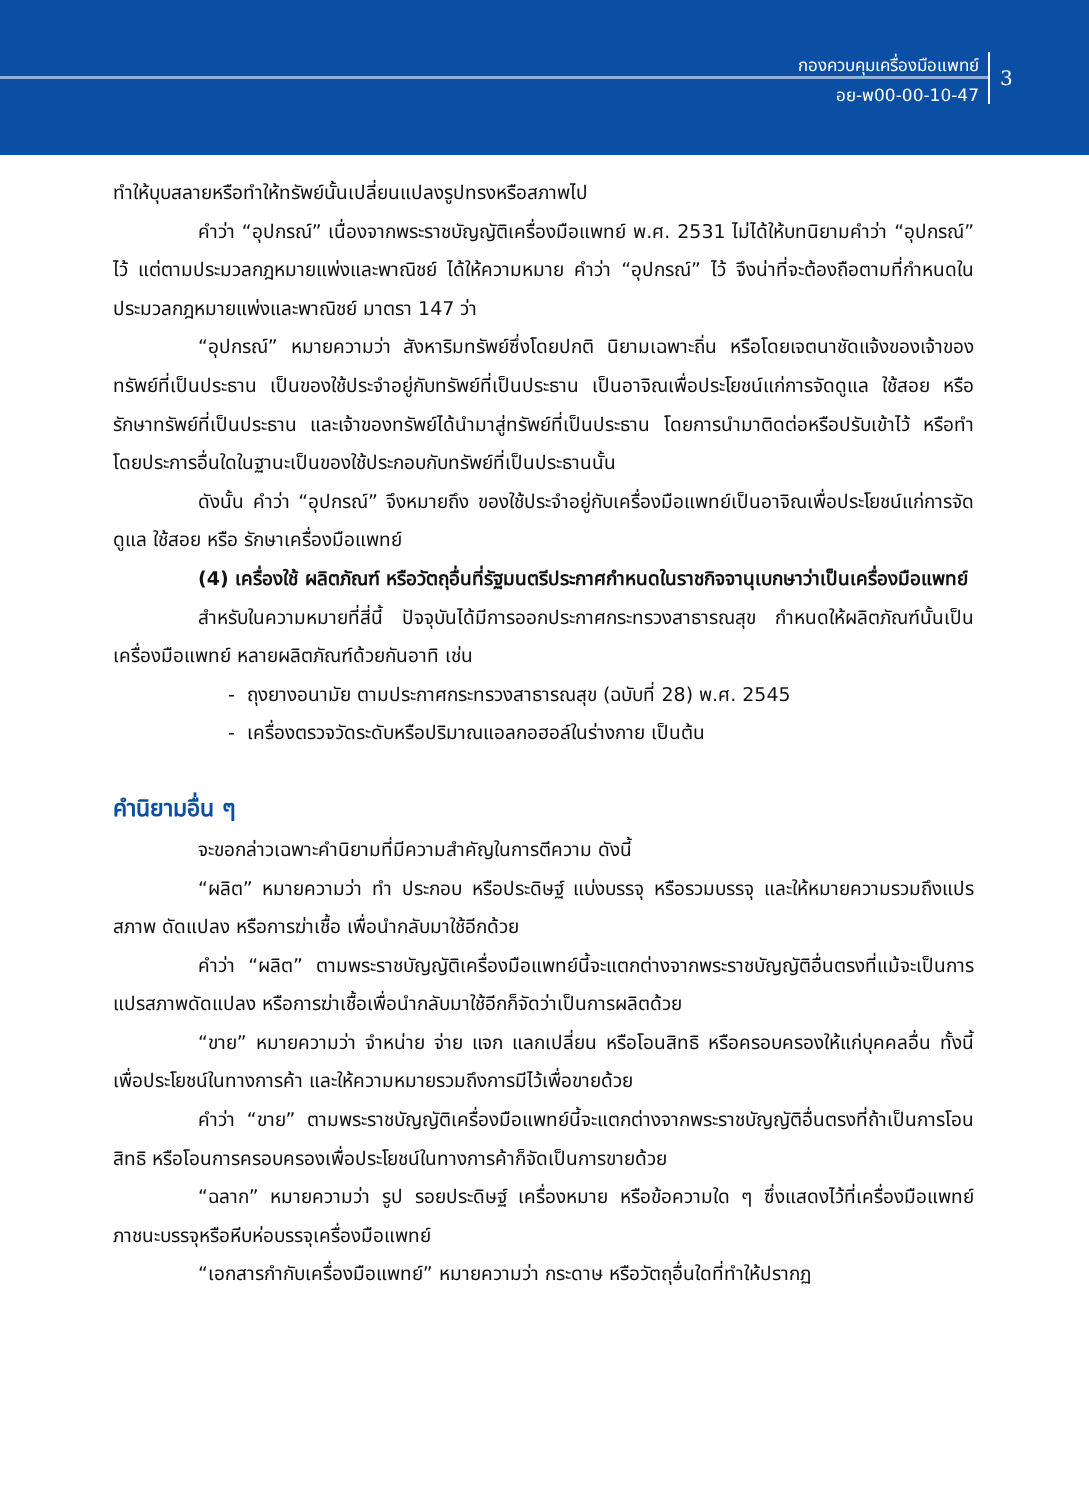กองควบคุมเครื่องมือแพทย์
อย-พ00-00-10-47
3
ทำให้บุบสลายหรือทำให้ทรัพย์นั้นเปลี่ยนแปลงรูปทรงหรือสภาพไป
คำว่า “อุปกรณ์” เนื่องจากพระราชบัญญัติเครื่องมือแพทย์ พ.ศ. 2531 ไม่ได้ให้บทนิยามคำว่า “อุปกรณ์” ไว้ แต่ตามประมวลกฎหมายแพ่งและพาณิชย์ ได้ให้ความหมาย คำว่า “อุปกรณ์” ไว้ จึงน่าที่จะต้องถือตามที่กำหนดในประมวลกฎหมายแพ่งและพาณิชย์ มาตรา 147 ว่า
“อุปกรณ์” หมายความว่า สังหาริมทรัพย์ซึ่งโดยปกติ นิยามเฉพาะถิ่น หรือโดยเจตนาชัดแจ้งของเจ้าของทรัพย์ที่เป็นประธาน เป็นของใช้ประจำอยู่กับทรัพย์ที่เป็นประธาน เป็นอาจิณเพื่อประโยชน์แก่การจัดดูแล ใช้สอย หรือรักษาทรัพย์ที่เป็นประธาน และเจ้าของทรัพย์ได้นำมาสู่ทรัพย์ที่เป็นประธาน โดยการนำมาติดต่อหรือปรับเข้าไว้ หรือทำโดยประการอื่นใดในฐานะเป็นของใช้ประกอบกับทรัพย์ที่เป็นประธานนั้น
ดังนั้น คำว่า “อุปกรณ์” จึงหมายถึง ของใช้ประจำอยู่กับเครื่องมือแพทย์เป็นอาจิณเพื่อประโยชน์แก่การจัดดูแล ใช้สอย หรือ รักษาเครื่องมือแพทย์
(4) เครื่องใช้ ผลิตภัณฑ์ หรือวัตถุอื่นที่รัฐมนตรีประกาศกำหนดในราชกิจจานุเบกษาว่าเป็นเครื่องมือแพทย์
สำหรับในความหมายที่สี่นี้ ปัจจุบันได้มีการออกประกาศกระทรวงสาธารณสุข กำหนดให้ผลิตภัณฑ์นั้นเป็นเครื่องมือแพทย์ หลายผลิตภัณฑ์ด้วยกันอาทิ เช่น
- ถุงยางอนามัย ตามประกาศกระทรวงสาธารณสุข (ฉบับที่ 28) พ.ศ. 2545
- เครื่องตรวจวัดระดับหรือปริมาณแอลกอฮอล์ในร่างกาย เป็นต้น
คำนิยามอื่น ๆ
จะขอกล่าวเฉพาะคำนิยามที่มีความสำคัญในการตีความ ดังนี้
“ผลิต” หมายความว่า ทำ ประกอบ หรือประดิษฐ์ แบ่งบรรจุ หรือรวมบรรจุ และให้หมายความรวมถึงแปรสภาพ ดัดแปลง หรือการฆ่าเชื้อ เพื่อนำกลับมาใช้อีกด้วย
คำว่า “ผลิต” ตามพระราชบัญญัติเครื่องมือแพทย์นี้จะแตกต่างจากพระราชบัญญัติอื่นตรงที่แม้จะเป็นการแปรสภาพดัดแปลง หรือการฆ่าเชื้อเพื่อนำกลับมาใช้อีกก็จัดว่าเป็นการผลิตด้วย
“ขาย” หมายความว่า จำหน่าย จ่าย แจก แลกเปลี่ยน หรือโอนสิทธิ หรือครอบครองให้แก่บุคคลอื่น ทั้งนี้ เพื่อประโยชน์ในทางการค้า และให้ความหมายรวมถึงการมีไว้เพื่อขายด้วย
คำว่า “ขาย” ตามพระราชบัญญัติเครื่องมือแพทย์นี้จะแตกต่างจากพระราชบัญญัติอื่นตรงที่ถ้าเป็นการโอนสิทธิ หรือโอนการครอบครองเพื่อประโยชน์ในทางการค้าก็จัดเป็นการขายด้วย
“ฉลาก” หมายความว่า รูป รอยประดิษฐ์ เครื่องหมาย หรือข้อความใด ๆ ซึ่งแสดงไว้ที่เครื่องมือแพทย์ ภาชนะบรรจุหรือหีบห่อบรรจุเครื่องมือแพทย์
“เอกสารกำกับเครื่องมือแพทย์” หมายความว่า กระดาษ หรือวัตถุอื่นใดที่ทำให้ปรากฏ